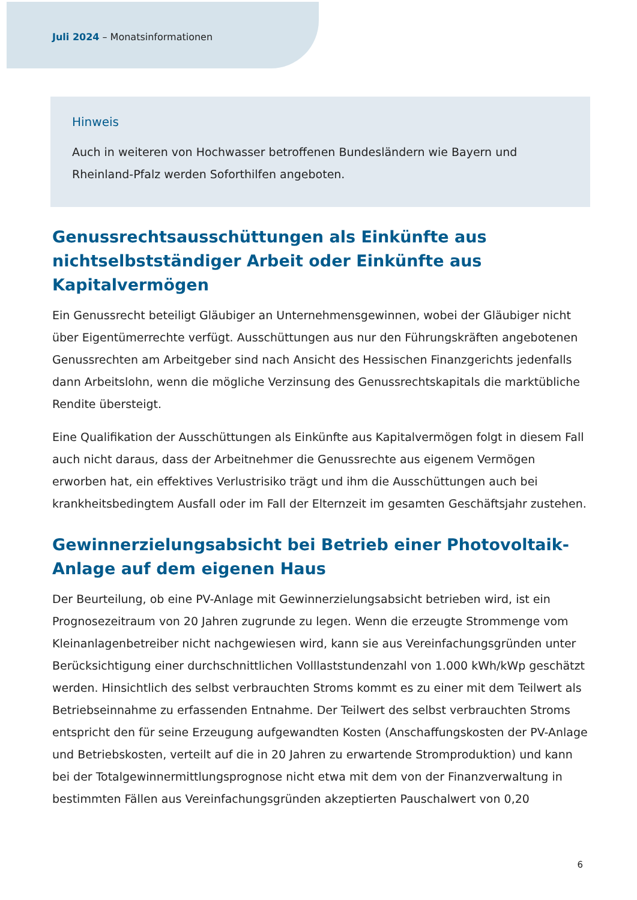Juli 2024 – Monatsinformationen
Hinweis
Auch in weiteren von Hochwasser betroffenen Bundesländern wie Bayern und Rheinland-Pfalz werden Soforthilfen angeboten.
Genussrechtsausschüttungen als Einkünfte aus nichtselbstständiger Arbeit oder Einkünfte aus Kapitalvermögen
Ein Genussrecht beteiligt Gläubiger an Unternehmensgewinnen, wobei der Gläubiger nicht über Eigentümerrechte verfügt. Ausschüttungen aus nur den Führungskräften angebotenen Genussrechten am Arbeitgeber sind nach Ansicht des Hessischen Finanzgerichts jedenfalls dann Arbeitslohn, wenn die mögliche Verzinsung des Genussrechtskapitals die marktübliche Rendite übersteigt.
Eine Qualifikation der Ausschüttungen als Einkünfte aus Kapitalvermögen folgt in diesem Fall auch nicht daraus, dass der Arbeitnehmer die Genussrechte aus eigenem Vermögen erworben hat, ein effektives Verlustrisiko trägt und ihm die Ausschüttungen auch bei krankheitsbedingtem Ausfall oder im Fall der Elternzeit im gesamten Geschäftsjahr zustehen.
Gewinnerzielungsabsicht bei Betrieb einer Photovoltaik-Anlage auf dem eigenen Haus
Der Beurteilung, ob eine PV-Anlage mit Gewinnerzielungsabsicht betrieben wird, ist ein Prognosezeitraum von 20 Jahren zugrunde zu legen. Wenn die erzeugte Strommenge vom Kleinanlagenbetreiber nicht nachgewiesen wird, kann sie aus Vereinfachungsgründen unter Berücksichtigung einer durchschnittlichen Volllaststundenzahl von 1.000 kWh/kWp geschätzt werden. Hinsichtlich des selbst verbrauchten Stroms kommt es zu einer mit dem Teilwert als Betriebseinnahme zu erfassenden Entnahme. Der Teilwert des selbst verbrauchten Stroms entspricht den für seine Erzeugung aufgewandten Kosten (Anschaffungskosten der PV-Anlage und Betriebskosten, verteilt auf die in 20 Jahren zu erwartende Stromproduktion) und kann bei der Totalgewinnermittlungsprognose nicht etwa mit dem von der Finanzverwaltung in bestimmten Fällen aus Vereinfachungsgründen akzeptierten Pauschalwert von 0,20
6